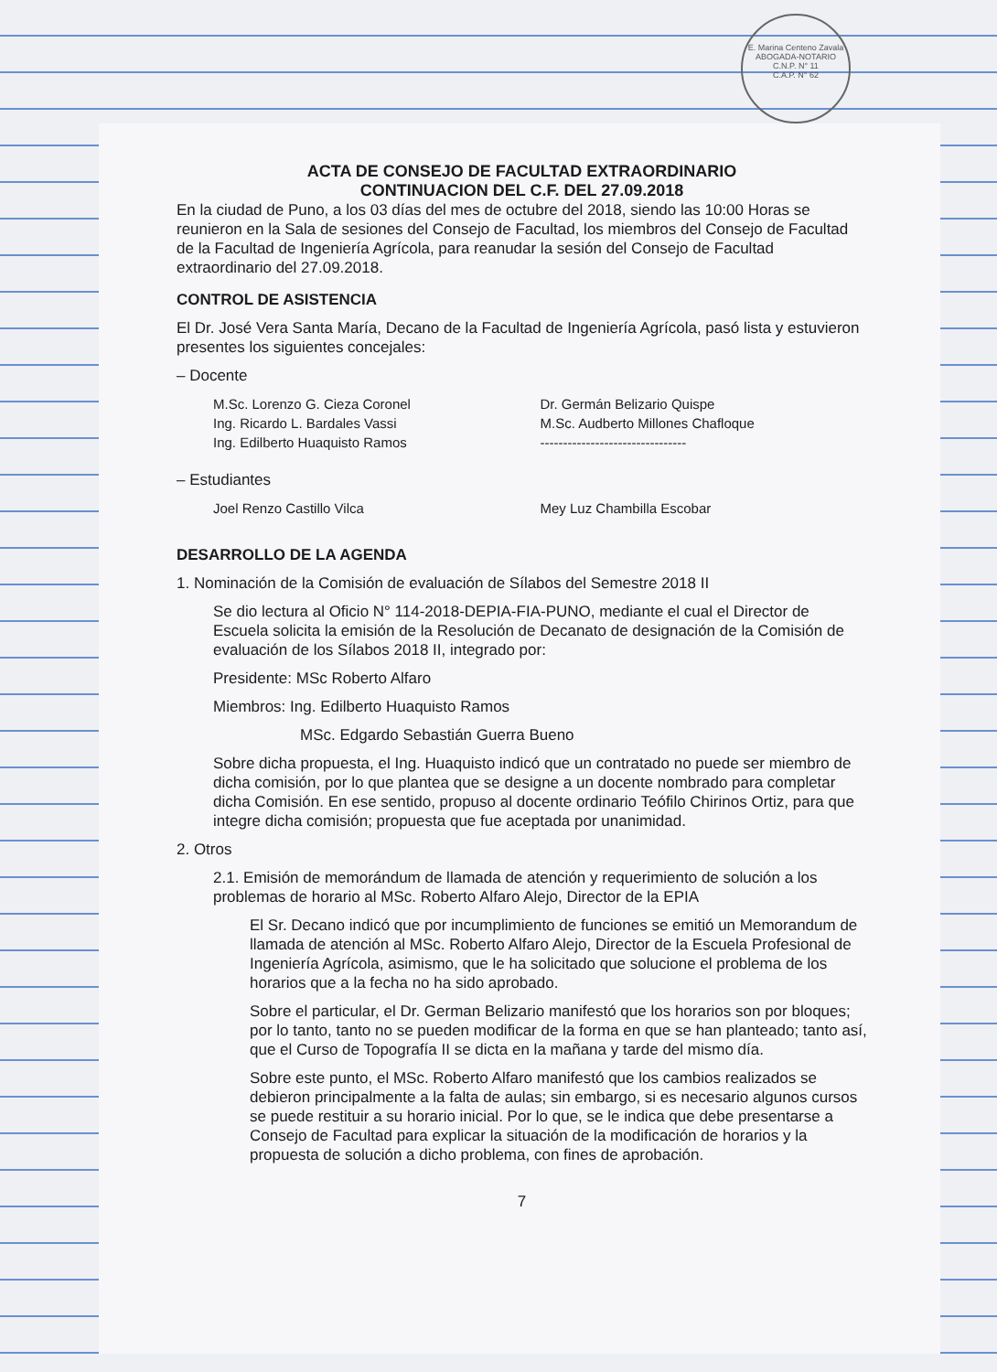E. Marina Centeno Zavala
ABOGADA-NOTARIO
C.N.P. N° 11
C.A.P. N° 62
ACTA DE CONSEJO DE FACULTAD EXTRAORDINARIO
CONTINUACION DEL C.F. DEL 27.09.2018
En la ciudad de Puno, a los 03 días del mes de octubre del 2018, siendo las 10:00 Horas se reunieron en la Sala de sesiones del Consejo de Facultad, los miembros del Consejo de Facultad de la Facultad de Ingeniería Agrícola, para reanudar la sesión del Consejo de Facultad extraordinario del 27.09.2018.
CONTROL DE ASISTENCIA
El Dr. José Vera Santa María, Decano de la Facultad de Ingeniería Agrícola, pasó lista y estuvieron presentes los siguientes concejales:
– Docente
M.Sc. Lorenzo G. Cieza Coronel
Ing. Ricardo L. Bardales Vassi
Ing. Edilberto Huaquisto Ramos
Dr. Germán Belizario Quispe
M.Sc. Audberto Millones Chafloque
--------------------------------
– Estudiantes
Joel Renzo Castillo Vilca Mey Luz Chambilla Escobar
DESARROLLO DE LA AGENDA
1. Nominación de la Comisión de evaluación de Sílabos del Semestre 2018 II
Se dio lectura al Oficio N° 114-2018-DEPIA-FIA-PUNO, mediante el cual el Director de Escuela solicita la emisión de la Resolución de Decanato de designación de la Comisión de evaluación de los Sílabos 2018 II, integrado por:
Presidente: MSc Roberto Alfaro
Miembros: Ing. Edilberto Huaquisto Ramos
MSc. Edgardo Sebastián Guerra Bueno
Sobre dicha propuesta, el Ing. Huaquisto indicó que un contratado no puede ser miembro de dicha comisión, por lo que plantea que se designe a un docente nombrado para completar dicha Comisión. En ese sentido, propuso al docente ordinario Teófilo Chirinos Ortiz, para que integre dicha comisión; propuesta que fue aceptada por unanimidad.
2. Otros
2.1. Emisión de memorándum de llamada de atención y requerimiento de solución a los problemas de horario al MSc. Roberto Alfaro Alejo, Director de la EPIA
El Sr. Decano indicó que por incumplimiento de funciones se emitió un Memorandum de llamada de atención al MSc. Roberto Alfaro Alejo, Director de la Escuela Profesional de Ingeniería Agrícola, asimismo, que le ha solicitado que solucione el problema de los horarios que a la fecha no ha sido aprobado.
Sobre el particular, el Dr. German Belizario manifestó que los horarios son por bloques; por lo tanto, tanto no se pueden modificar de la forma en que se han planteado; tanto así, que el Curso de Topografía II se dicta en la mañana y tarde del mismo día.
Sobre este punto, el MSc. Roberto Alfaro manifestó que los cambios realizados se debieron principalmente a la falta de aulas; sin embargo, si es necesario algunos cursos se puede restituir a su horario inicial. Por lo que, se le indica que debe presentarse a Consejo de Facultad para explicar la situación de la modificación de horarios y la propuesta de solución a dicho problema, con fines de aprobación.
7